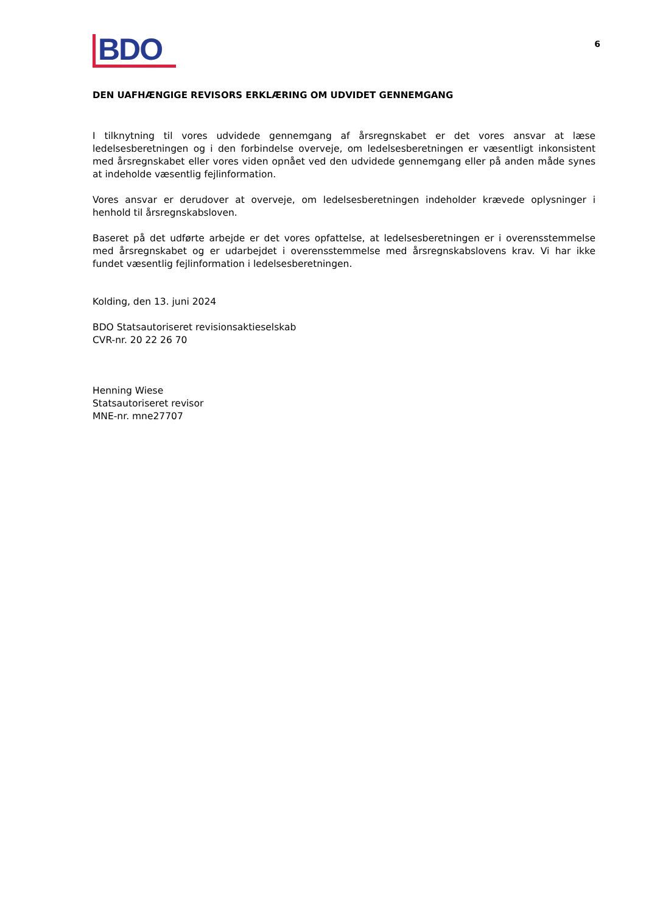BDO
6
DEN UAFHÆNGIGE REVISORS ERKLÆRING OM UDVIDET GENNEMGANG
I tilknytning til vores udvidede gennemgang af årsregnskabet er det vores ansvar at læse ledelsesberetningen og i den forbindelse overveje, om ledelsesberetningen er væsentligt inkonsistent med årsregnskabet eller vores viden opnået ved den udvidede gennemgang eller på anden måde synes at indeholde væsentlig fejlinformation.
Vores ansvar er derudover at overveje, om ledelsesberetningen indeholder krævede oplysninger i henhold til årsregnskabsloven.
Baseret på det udførte arbejde er det vores opfattelse, at ledelsesberetningen er i overensstemmelse med årsregnskabet og er udarbejdet i overensstemmelse med årsregnskabslovens krav. Vi har ikke fundet væsentlig fejlinformation i ledelsesberetningen.
Kolding, den 13. juni 2024
BDO Statsautoriseret revisionsaktieselskab
CVR-nr. 20 22 26 70
Henning Wiese
Statsautoriseret revisor
MNE-nr. mne27707